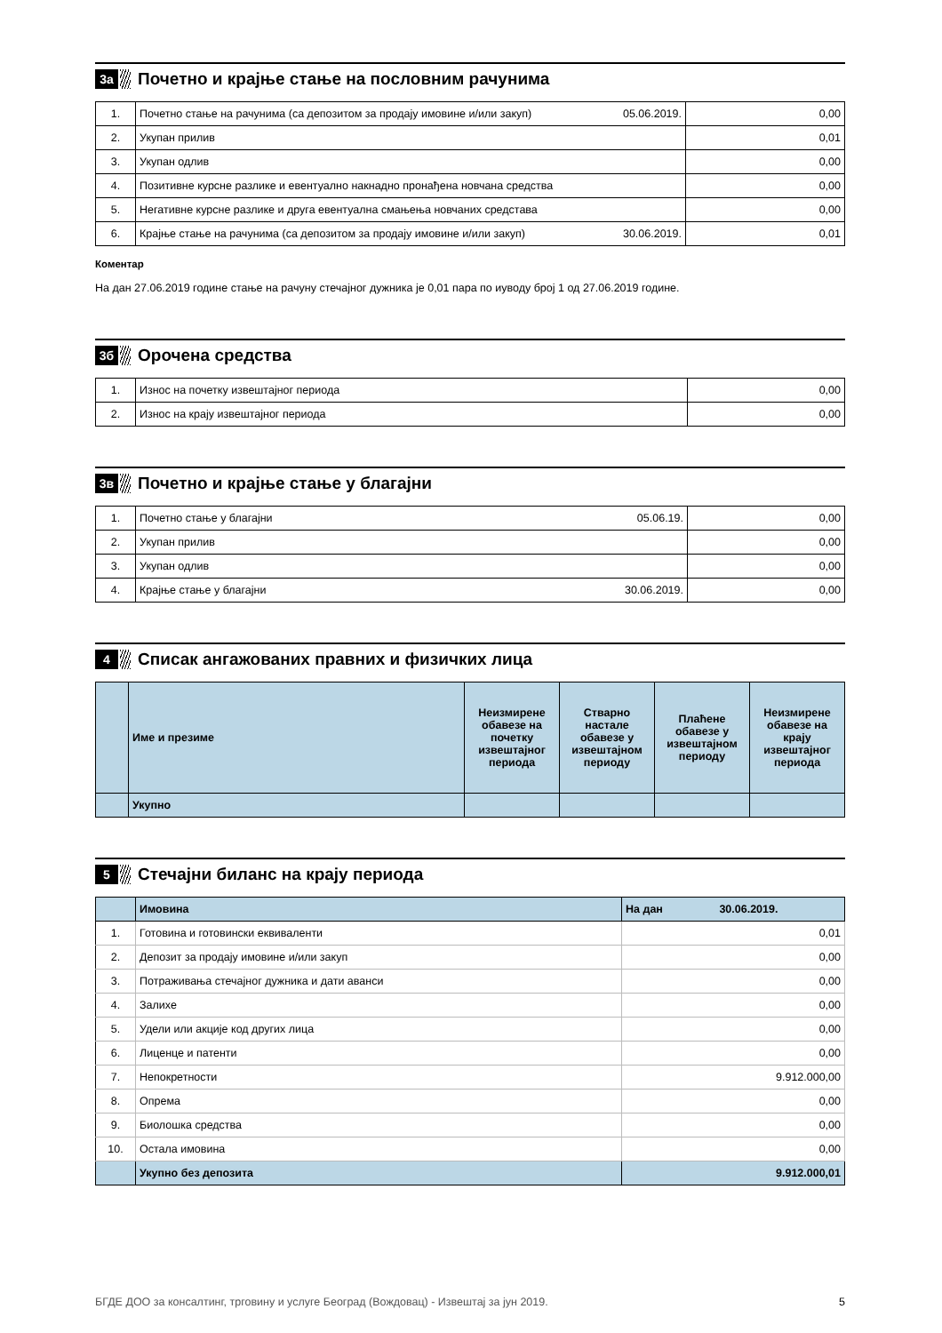3а
Почетно и крајње стање на пословним рачунима
| 1. | Почетно стање на рачунима (са депозитом за продају имовине и/или закуп) | 05.06.2019. | 0,00 |
| 2. | Укупан прилив | | 0,01 |
| 3. | Укупан одлив | | 0,00 |
| 4. | Позитивне курсне разлике и евентуално накнадно пронађена новчана средства | | 0,00 |
| 5. | Негативне курсне разлике и друга евентуална смањења новчаних средстава | | 0,00 |
| 6. | Крајње стање на рачунима (са депозитом за продају имовине и/или закуп) | 30.06.2019. | 0,01 |
Коментар
На дан 27.06.2019 године стање на рачуну стечајног дужника је 0,01 пара по иуводу број 1 од 27.06.2019 године.
3б
Орочена средства
| 1. | Износ на почетку извештајног периода | 0,00 |
| 2. | Износ на крају извештајног периода | 0,00 |
3в
Почетно и крајње стање у благајни
| 1. | Почетно стање у благајни | 05.06.19. | 0,00 |
| 2. | Укупан прилив | | 0,00 |
| 3. | Укупан одлив | | 0,00 |
| 4. | Крајње стање у благајни | 30.06.2019. | 0,00 |
4
Списак ангажованих правних и физичких лица
| | Име и презиме | Неизмирене обавезе на почетку извештајног периода | Стварно настале обавезе у извештајном периоду | Плаћене обавезе у извештајном периоду | Неизмирене обавезе на крају извештајног периода |
| --- | --- | --- | --- | --- | --- |
| | Укупно | | | | |
5
Стечајни биланс на крају периода
| | Имовина | На дан 30.06.2019. |
| 1. | Готовина и готовински еквиваленти | 0,01 |
| 2. | Депозит за продају имовине и/или закуп | 0,00 |
| 3. | Потраживања стечајног дужника и дати аванси | 0,00 |
| 4. | Залихе | 0,00 |
| 5. | Удели или акције код других лица | 0,00 |
| 6. | Лиценце и патенти | 0,00 |
| 7. | Непокретности | 9.912.000,00 |
| 8. | Опрема | 0,00 |
| 9. | Биолошка средства | 0,00 |
| 10. | Остала имовина | 0,00 |
| | Укупно без депозита | 9.912.000,01 |
БГДЕ ДОО за консалтинг, трговину и услуге Београд (Вождовац) - Извештај за јун 2019. 5